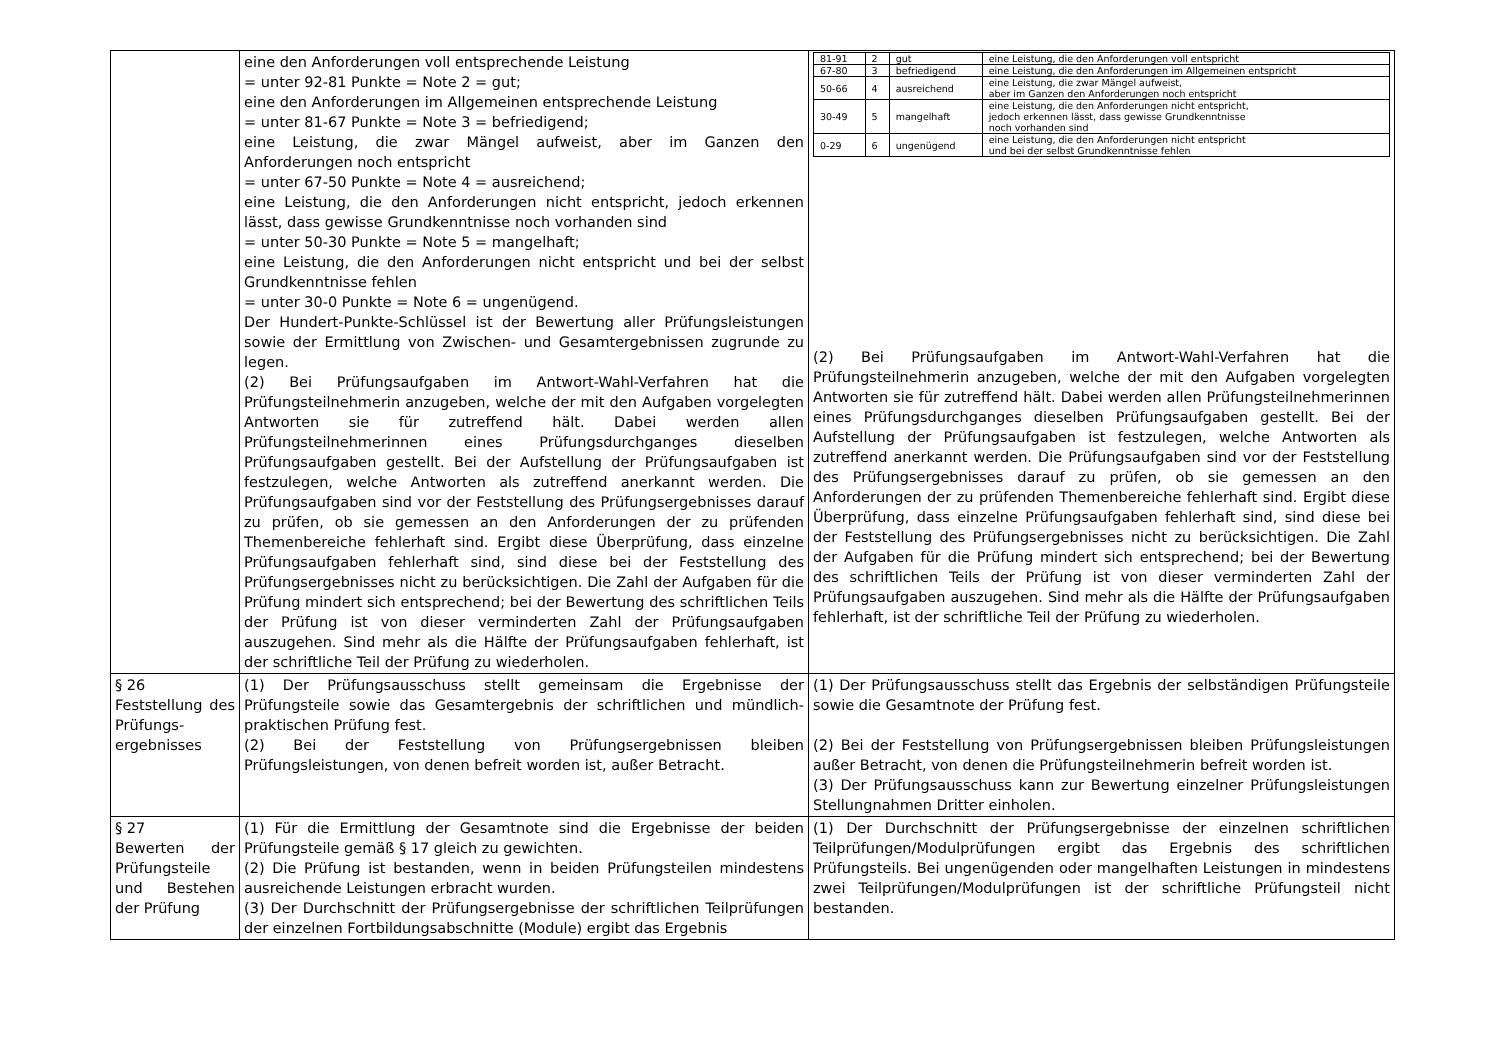| | eine den Anforderungen voll entsprechende Leistung = unter 92-81 Punkte = Note 2 = gut; eine den Anforderungen im Allgemeinen entsprechende Leistung = unter 81-67 Punkte = Note 3 = befriedigend; eine Leistung, die zwar Mängel aufweist, aber im Ganzen den Anforderungen noch entspricht = unter 67-50 Punkte = Note 4 = ausreichend; eine Leistung, die den Anforderungen nicht entspricht, jedoch erkennen lässt, dass gewisse Grundkenntnisse noch vorhanden sind = unter 50-30 Punkte = Note 5 = mangelhaft; eine Leistung, die den Anforderungen nicht entspricht und bei der selbst Grundkenntnisse fehlen = unter 30-0 Punkte = Note 6 = ungenügend. Der Hundert-Punkte-Schlüssel ist der Bewertung aller Prüfungsleistungen sowie der Ermittlung von Zwischen- und Gesamtergebnissen zugrunde zu legen. (2) Bei Prüfungsaufgaben im Antwort-Wahl-Verfahren hat die Prüfungsteilnehmerin anzugeben, welche der mit den Aufgaben vorgelegten Antworten sie für zutreffend hält. Dabei werden allen Prüfungsteilnehmerinnen eines Prüfungsdurchganges dieselben Prüfungsaufgaben gestellt. Bei der Aufstellung der Prüfungsaufgaben ist festzulegen, welche Antworten als zutreffend anerkannt werden. Die Prüfungsaufgaben sind vor der Feststellung des Prüfungsergebnisses darauf zu prüfen, ob sie gemessen an den Anforderungen der zu prüfenden Themenbereiche fehlerhaft sind. Ergibt diese Überprüfung, dass einzelne Prüfungsaufgaben fehlerhaft sind, sind diese bei der Feststellung des Prüfungsergebnisses nicht zu berücksichtigen. Die Zahl der Aufgaben für die Prüfung mindert sich entsprechend; bei der Bewertung des schriftlichen Teils der Prüfung ist von dieser verminderten Zahl der Prüfungsaufgaben auszugehen. Sind mehr als die Hälfte der Prüfungsaufgaben fehlerhaft, ist der schriftliche Teil der Prüfung zu wiederholen. | / 81-91 / 2 / gut / eine Leistung, die den Anforderungen voll entspricht / / 67-80 / 3 / befriedigend / eine Leistung, die den Anforderungen im Allgemeinen entspricht / / 50-66 / 4 / ausreichend / eine Leistung, die zwar Mängel aufweist, aber im Ganzen den Anforderungen noch entspricht / / 30-49 / 5 / mangelhaft / eine Leistung, die den Anforderungen nicht entspricht, jedoch erkennen lässt, dass gewisse Grundkenntnisse noch vorhanden sind / / 0-29 / 6 / ungenügend / eine Leistung, die den Anforderungen nicht entspricht und bei der selbst Grundkenntnisse fehlen / (2) Bei Prüfungsaufgaben im Antwort-Wahl-Verfahren hat die Prüfungsteilnehmerin anzugeben, welche der mit den Aufgaben vorgelegten Antworten sie für zutreffend hält. Dabei werden allen Prüfungsteilnehmerinnen eines Prüfungsdurchganges dieselben Prüfungsaufgaben gestellt. Bei der Aufstellung der Prüfungsaufgaben ist festzulegen, welche Antworten als zutreffend anerkannt werden. Die Prüfungsaufgaben sind vor der Feststellung des Prüfungsergebnisses darauf zu prüfen, ob sie gemessen an den Anforderungen der zu prüfenden Themenbereiche fehlerhaft sind. Ergibt diese Überprüfung, dass einzelne Prüfungsaufgaben fehlerhaft sind, sind diese bei der Feststellung des Prüfungsergebnisses nicht zu berücksichtigen. Die Zahl der Aufgaben für die Prüfung mindert sich entsprechend; bei der Bewertung des schriftlichen Teils der Prüfung ist von dieser verminderten Zahl der Prüfungsaufgaben auszugehen. Sind mehr als die Hälfte der Prüfungsaufgaben fehlerhaft, ist der schriftliche Teil der Prüfung zu wiederholen. |
| § 26 Feststellung des Prüfungs-ergebnisses | (1) Der Prüfungsausschuss stellt gemeinsam die Ergebnisse der Prüfungsteile sowie das Gesamtergebnis der schriftlichen und mündlich-praktischen Prüfung fest. (2) Bei der Feststellung von Prüfungsergebnissen bleiben Prüfungsleistungen, von denen befreit worden ist, außer Betracht. | (1) Der Prüfungsausschuss stellt das Ergebnis der selbständigen Prüfungsteile sowie die Gesamtnote der Prüfung fest. (2) Bei der Feststellung von Prüfungsergebnissen bleiben Prüfungsleistungen außer Betracht, von denen die Prüfungsteilnehmerin befreit worden ist. (3) Der Prüfungsausschuss kann zur Bewertung einzelner Prüfungsleistungen Stellungnahmen Dritter einholen. |
| § 27 Bewerten der Prüfungsteile und Bestehen der Prüfung | (1) Für die Ermittlung der Gesamtnote sind die Ergebnisse der beiden Prüfungsteile gemäß § 17 gleich zu gewichten. (2) Die Prüfung ist bestanden, wenn in beiden Prüfungsteilen mindestens ausreichende Leistungen erbracht wurden. (3) Der Durchschnitt der Prüfungsergebnisse der schriftlichen Teilprüfungen der einzelnen Fortbildungsabschnitte (Module) ergibt das Ergebnis | (1) Der Durchschnitt der Prüfungsergebnisse der einzelnen schriftlichen Teilprüfungen/Modulprüfungen ergibt das Ergebnis des schriftlichen Prüfungsteils. Bei ungenügenden oder mangelhaften Leistungen in mindestens zwei Teilprüfungen/Modulprüfungen ist der schriftliche Prüfungsteil nicht bestanden. |